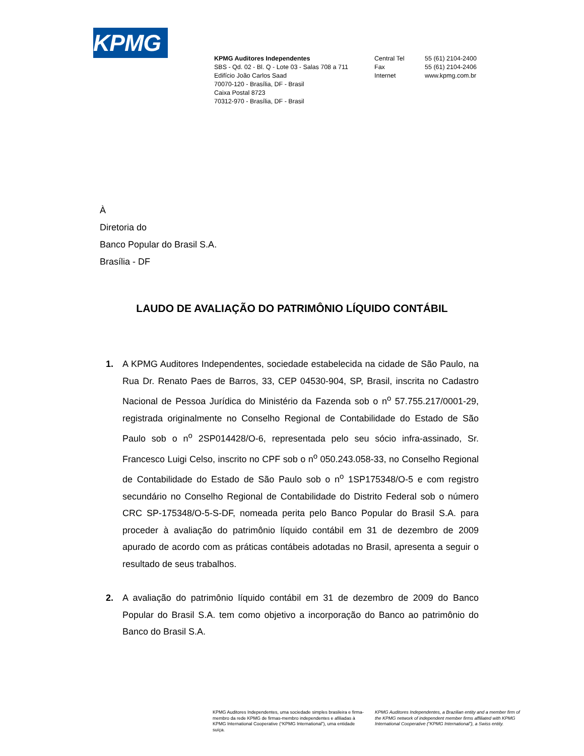KPMG
KPMG Auditores Independentes
SBS - Qd. 02 - Bl. Q - Lote 03 - Salas 708 a 711
Edifício João Carlos Saad
70070-120 - Brasília, DF - Brasil
Caixa Postal 8723
70312-970 - Brasília, DF - Brasil
Central Tel
Fax
Internet
55 (61) 2104-2400
55 (61) 2104-2406
www.kpmg.com.br
À
Diretoria do
Banco Popular do Brasil S.A.
Brasília - DF
LAUDO DE AVALIAÇÃO DO PATRIMÔNIO LÍQUIDO CONTÁBIL
1. A KPMG Auditores Independentes, sociedade estabelecida na cidade de São Paulo, na Rua Dr. Renato Paes de Barros, 33, CEP 04530-904, SP, Brasil, inscrita no Cadastro Nacional de Pessoa Jurídica do Ministério da Fazenda sob o n<sup>o</sup> 57.755.217/0001-29, registrada originalmente no Conselho Regional de Contabilidade do Estado de São Paulo sob o n<sup>o</sup> 2SP014428/O-6, representada pelo seu sócio infra-assinado, Sr. Francesco Luigi Celso, inscrito no CPF sob o n<sup>o</sup> 050.243.058-33, no Conselho Regional de Contabilidade do Estado de São Paulo sob o n<sup>o</sup> 1SP175348/O-5 e com registro secundário no Conselho Regional de Contabilidade do Distrito Federal sob o número CRC SP-175348/O-5-S-DF, nomeada perita pelo Banco Popular do Brasil S.A. para proceder à avaliação do patrimônio líquido contábil em 31 de dezembro de 2009 apurado de acordo com as práticas contábeis adotadas no Brasil, apresenta a seguir o resultado de seus trabalhos.
2. A avaliação do patrimônio líquido contábil em 31 de dezembro de 2009 do Banco Popular do Brasil S.A. tem como objetivo a incorporação do Banco ao patrimônio do Banco do Brasil S.A.
KPMG Auditores Independentes, uma sociedade simples brasileira e firma-membro da rede KPMG de firmas-membro independentes e afiliadas à KPMG International Cooperative (“KPMG International”), uma entidade suíça.
KPMG Auditores Independentes, a Brazilian entity and a member firm of the KPMG network of independent member firms affiliated with KPMG International Cooperative (“KPMG International”), a Swiss entity.